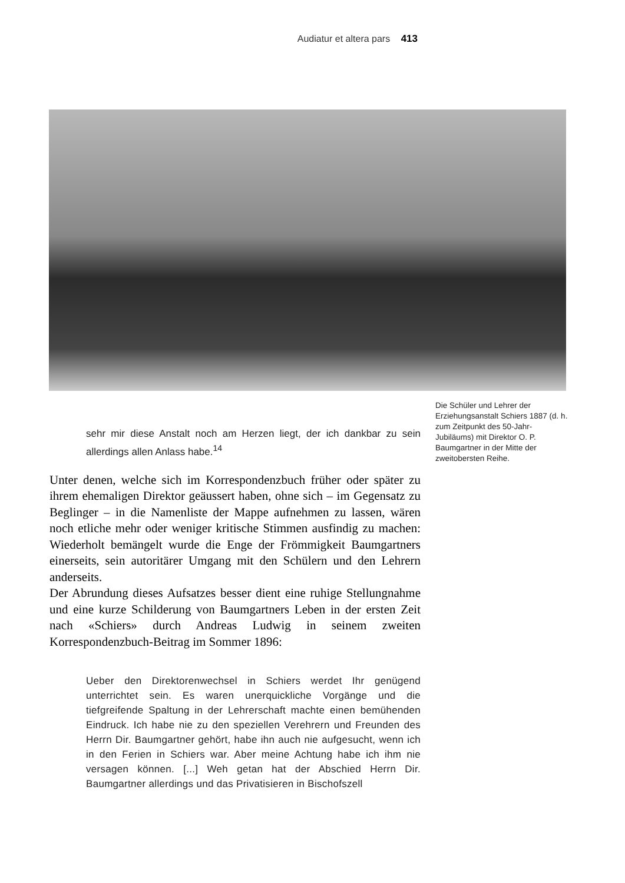Audiatur et altera pars 413
Die Schüler und Lehrer der Erziehungsanstalt Schiers 1887 (d. h. zum Zeitpunkt des 50-Jahr-Jubiläums) mit Direktor O. P. Baumgartner in der Mitte der zweitobersten Reihe.
sehr mir diese Anstalt noch am Herzen liegt, der ich dankbar zu sein allerdings allen Anlass habe.<sup>14</sup>
Unter denen, welche sich im Korrespondenzbuch früher oder später zu ihrem ehemaligen Direktor geäussert haben, ohne sich – im Gegensatz zu Beglinger – in die Namenliste der Mappe aufnehmen zu lassen, wären noch etliche mehr oder weniger kritische Stimmen ausfindig zu machen: Wiederholt bemängelt wurde die Enge der Frömmigkeit Baumgartners einerseits, sein autoritärer Umgang mit den Schülern und den Lehrern anderseits.
Der Abrundung dieses Aufsatzes besser dient eine ruhige Stellungnahme und eine kurze Schilderung von Baumgartners Leben in der ersten Zeit nach «Schiers» durch Andreas Ludwig in seinem zweiten Korrespondenzbuch-Beitrag im Sommer 1896:
Ueber den Direktorenwechsel in Schiers werdet Ihr genügend unterrichtet sein. Es waren unerquickliche Vorgänge und die tiefgreifende Spaltung in der Lehrerschaft machte einen bemühenden Eindruck. Ich habe nie zu den speziellen Verehrern und Freunden des Herrn Dir. Baumgartner gehört, habe ihn auch nie aufgesucht, wenn ich in den Ferien in Schiers war. Aber meine Achtung habe ich ihm nie versagen können. [...] Weh getan hat der Abschied Herrn Dir. Baumgartner allerdings und das Privatisieren in Bischofszell